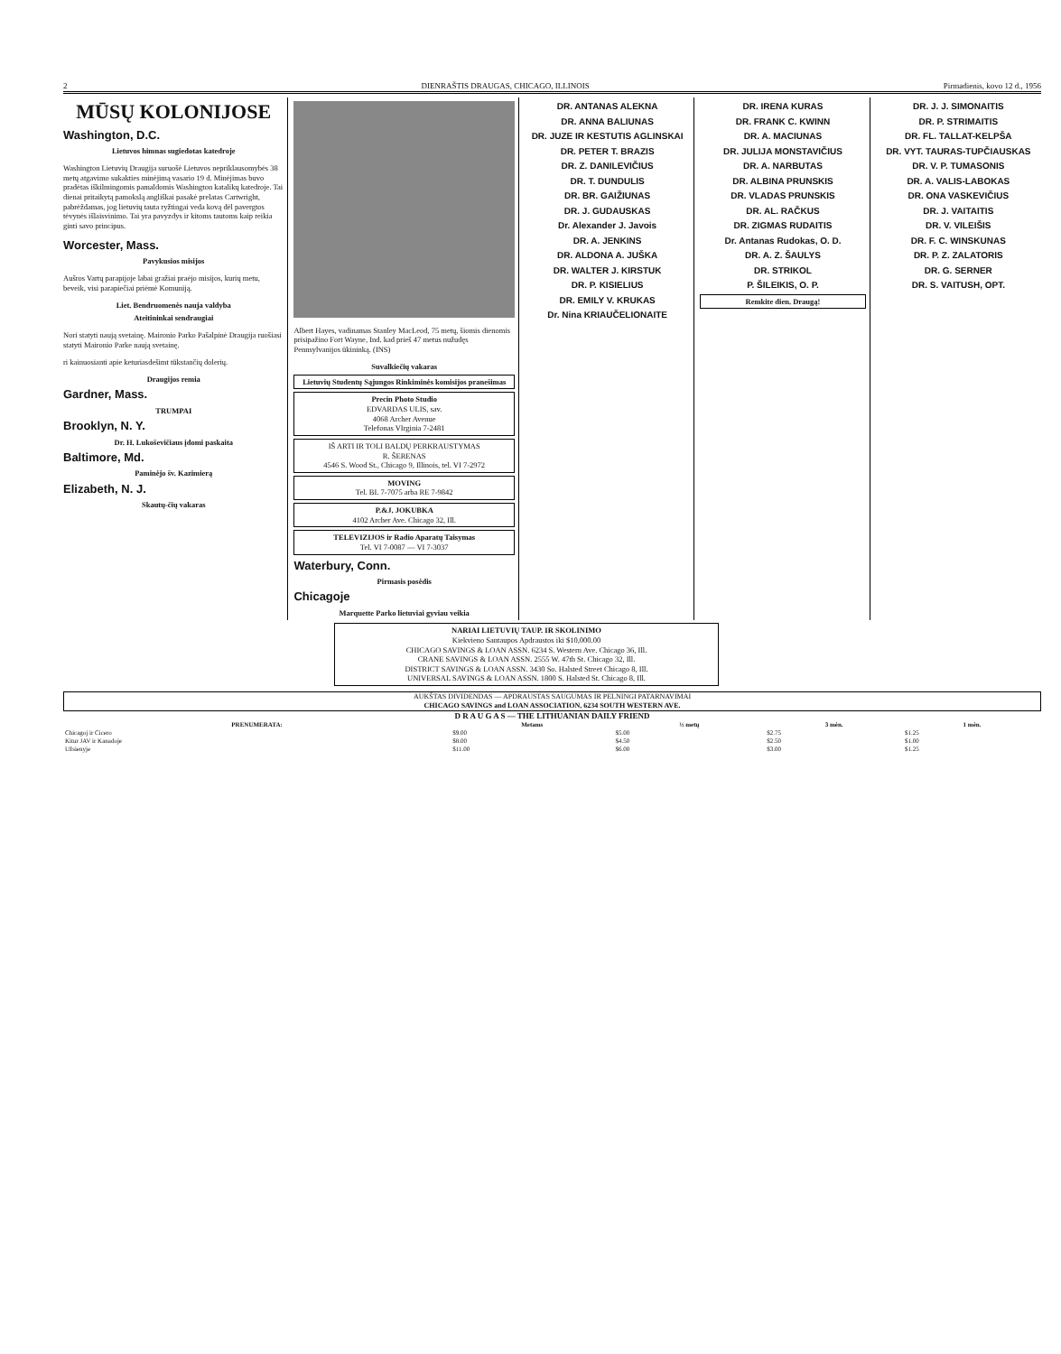2 DIENRAŠTIS DRAUGAS, CHICAGO, ILLINOIS Pirmadienis, kovo 12 d., 1956
MŪSŲ KOLONIJOSE
Washington, D.C.
Lietuvos himnas sugiedotas katedroje
Washington Lietuvių Draugija suruošė Lietuvos nepriklausomybės 38 metų atgavimo sukakties minėjimą vasario 19 d. Minėjimas buvo pradėtas iškilmingomis pamaldomis Washington katalikų katedroje. Tai dienai pritaikytą pamokslą angliškai pasakė prelatas Cartwright, pabrėždamas, jog lietuvių tauta ryžtingai veda kovą dėl pavergtos tėvynės išlaisvinimo. Tai yra pavyzdys ir kitoms tautoms kaip reikia ginti savo principus.
Worcester, Mass.
Pavykusios misijos
Aušros Vartų parapijoje labai gražiai praėjo misijos, kurių metu, beveik, visi parapiečiai priėmė Komuniją.
Liet. Bendruomenės nauja valdyba
Ateitininkai sendraugiai
Nori statyti naują svetainę. Maironio Parko Pašalpinė Draugija ruošiasi statyti Maironio Parke naują svetainę.
ri kainuosianti apie keturiasdešimt tūkstančių dolerių.
Draugijos remia
Gardner, Mass.
TRUMPAI
Brooklyn, N. Y.
Dr. H. Lukoševičiaus įdomi paskaita
Baltimore, Md.
Paminėjo šv. Kazimierą
Elizabeth, N. J.
Skautų-čių vakaras
Albert Hayes, vadinamas Stanley MacLeod, 75 metų, šiomis dienomis prisipažino Fort Wayne, Ind. kad prieš 47 metus nužudęs Pennsylvanijos ūkininką. (INS)
Suvalkiečių vakaras
Lietuvių Studentų Sąjungos Rinkiminės komisijos pranešimas
Precin Photo Studio
EDVARDAS ULIS, sav.
4068 Archer Avenue
Telefonas VIrginia 7-2481
IŠ ARTI IR TOLI BALDŲ PERKRAUSTYMAS
R. ŠERENAS
4546 S. Wood St., Chicago 9, Illinois, tel. VI 7-2972
MOVING
Tel. BI. 7-7075 arba RE 7-9842
P.&J. JOKUBKA
4102 Archer Ave. Chicago 32, Ill.
TELEVIZIJOS ir Radio Aparatų Taisymas
Tel. VI 7-0087 — VI 7-3037
Waterbury, Conn.
Pirmasis posėdis
Chicagoje
Marquette Parko lietuviai gyviau veikia
DR. ANTANAS ALEKNA
DR. ANNA BALIUNAS
DR. JUZE IR KESTUTIS AGLINSKAI
DR. PETER T. BRAZIS
DR. Z. DANILEVIČIUS
DR. T. DUNDULIS
DR. BR. GAIŽIUNAS
DR. J. GUDAUSKAS
Dr. Alexander J. Javois
DR. A. JENKINS
DR. ALDONA A. JUŠKA
DR. WALTER J. KIRSTUK
DR. P. KISIELIUS
DR. EMILY V. KRUKAS
Dr. Nina KRIAUČELIONAITE
DR. IRENA KURAS
DR. FRANK C. KWINN
DR. A. MACIUNAS
DR. JULIJA MONSTAVIČIUS
DR. A. NARBUTAS
DR. ALBINA PRUNSKIS
DR. VLADAS PRUNSKIS
DR. AL. RAČKUS
DR. ZIGMAS RUDAITIS
Dr. Antanas Rudokas, O. D.
DR. A. Z. ŠAULYS
DR. STRIKOL
P. ŠILEIKIS, O. P.
Remkite dien. Draugą!
DR. J. J. SIMONAITIS
DR. P. STRIMAITIS
DR. FL. TALLAT-KELPŠA
DR. VYT. TAURAS-TUPČIAUSKAS
DR. V. P. TUMASONIS
DR. A. VALIS-LABOKAS
DR. ONA VASKEVIČIUS
DR. J. VAITAITIS
DR. V. VILEIŠIS
DR. F. C. WINSKUNAS
DR. P. Z. ZALATORIS
DR. G. SERNER
DR. S. VAITUSH, OPT.
NARIAI LIETUVIŲ TAUP. IR SKOLINIMO
Kiekvieno Santaupos Apdraustos iki $10,000.00
CHICAGO SAVINGS & LOAN ASSN. 6234 S. Western Ave. Chicago 36, Ill.
CRANE SAVINGS & LOAN ASSN. 2555 W. 47th St. Chicago 32, Ill.
DISTRICT SAVINGS & LOAN ASSN. 3430 So. Halsted Street Chicago 8, Ill.
UNIVERSAL SAVINGS & LOAN ASSN. 1800 S. Halsted St. Chicago 8, Ill.
AUKŠTAS DIVIDENDAS — APDRAUSTAS SAUGUMAS IR PELNINGI PATARNAVIMAI
CHICAGO SAVINGS and LOAN ASSOCIATION, 6234 SOUTH WESTERN AVE.
D R A U G A S — THE LITHUANIAN DAILY FRIEND
| PRENUMERATA: | Metams | ½ metų | 3 mėn. | 1 mėn. |
| --- | --- | --- | --- | --- |
| Chicagoj ir Cicero | $9.00 | $5.00 | $2.75 | $1.25 |
| Kitur JAV ir Kanadoje | $8.00 | $4.50 | $2.50 | $1.00 |
| Užsienyje | $11.00 | $6.00 | $3.00 | $1.25 |